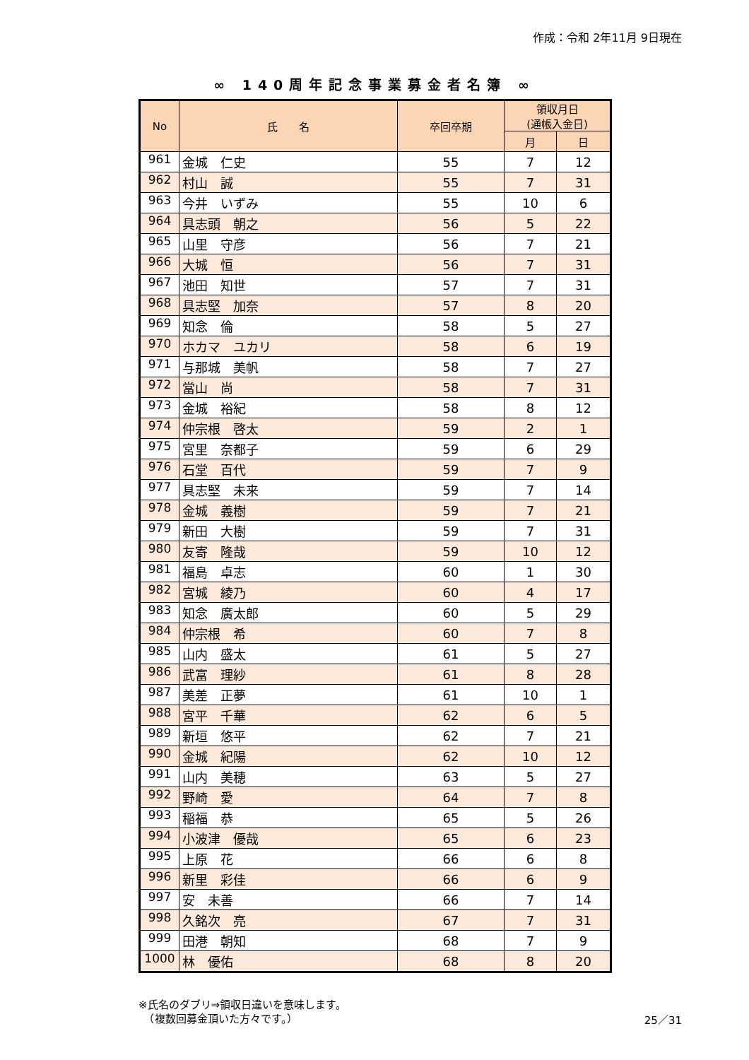作成：令和 2年11月 9日現在
∞ 140周年記念事業募金者名簿 ∞
| No | 氏 名 | 卒回卒期 | 領収月日 (通帳入金日) | |
| --- | --- | --- | --- | --- |
| | | | 月 | 日 |
| 961 | 金城 仁史 | 55 | 7 | 12 |
| 962 | 村山 誠 | 55 | 7 | 31 |
| 963 | 今井 いずみ | 55 | 10 | 6 |
| 964 | 具志頭 朝之 | 56 | 5 | 22 |
| 965 | 山里 守彦 | 56 | 7 | 21 |
| 966 | 大城 恒 | 56 | 7 | 31 |
| 967 | 池田 知世 | 57 | 7 | 31 |
| 968 | 具志堅 加奈 | 57 | 8 | 20 |
| 969 | 知念 倫 | 58 | 5 | 27 |
| 970 | ホカマ ユカリ | 58 | 6 | 19 |
| 971 | 与那城 美帆 | 58 | 7 | 27 |
| 972 | 當山 尚 | 58 | 7 | 31 |
| 973 | 金城 裕紀 | 58 | 8 | 12 |
| 974 | 仲宗根 啓太 | 59 | 2 | 1 |
| 975 | 宮里 奈都子 | 59 | 6 | 29 |
| 976 | 石堂 百代 | 59 | 7 | 9 |
| 977 | 具志堅 未来 | 59 | 7 | 14 |
| 978 | 金城 義樹 | 59 | 7 | 21 |
| 979 | 新田 大樹 | 59 | 7 | 31 |
| 980 | 友寄 隆哉 | 59 | 10 | 12 |
| 981 | 福島 卓志 | 60 | 1 | 30 |
| 982 | 宮城 綾乃 | 60 | 4 | 17 |
| 983 | 知念 廣太郎 | 60 | 5 | 29 |
| 984 | 仲宗根 希 | 60 | 7 | 8 |
| 985 | 山内 盛太 | 61 | 5 | 27 |
| 986 | 武富 理紗 | 61 | 8 | 28 |
| 987 | 美差 正夢 | 61 | 10 | 1 |
| 988 | 宮平 千華 | 62 | 6 | 5 |
| 989 | 新垣 悠平 | 62 | 7 | 21 |
| 990 | 金城 紀陽 | 62 | 10 | 12 |
| 991 | 山内 美穂 | 63 | 5 | 27 |
| 992 | 野崎 愛 | 64 | 7 | 8 |
| 993 | 稲福 恭 | 65 | 5 | 26 |
| 994 | 小波津 優哉 | 65 | 6 | 23 |
| 995 | 上原 花 | 66 | 6 | 8 |
| 996 | 新里 彩佳 | 66 | 6 | 9 |
| 997 | 安 未善 | 66 | 7 | 14 |
| 998 | 久銘次 亮 | 67 | 7 | 31 |
| 999 | 田港 朝知 | 68 | 7 | 9 |
| 1000 | 林 優佑 | 68 | 8 | 20 |
※氏名のダブリ⇒領収日違いを意味します。
　（複数回募金頂いた方々です。）
25／31